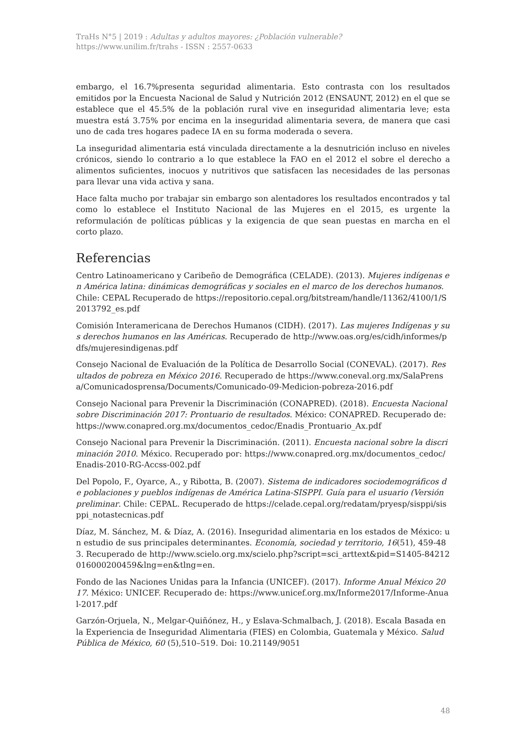TraHs N°5 | 2019 : Adultas y adultos mayores: ¿Población vulnerable?
https://www.unilim.fr/trahs - ISSN : 2557-0633
embargo, el 16.7%presenta seguridad alimentaria. Esto contrasta con los resultados emitidos por la Encuesta Nacional de Salud y Nutrición 2012 (ENSAUNT, 2012) en el que se establece que el 45.5% de la población rural vive en inseguridad alimentaria leve; esta muestra está 3.75% por encima en la inseguridad alimentaria severa, de manera que casi uno de cada tres hogares padece IA en su forma moderada o severa.
La inseguridad alimentaria está vinculada directamente a la desnutrición incluso en niveles crónicos, siendo lo contrario a lo que establece la FAO en el 2012 el sobre el derecho a alimentos suficientes, inocuos y nutritivos que satisfacen las necesidades de las personas para llevar una vida activa y sana.
Hace falta mucho por trabajar sin embargo son alentadores los resultados encontrados y tal como lo establece el Instituto Nacional de las Mujeres en el 2015, es urgente la reformulación de políticas públicas y la exigencia de que sean puestas en marcha en el corto plazo.
Referencias
Centro Latinoamericano y Caribeño de Demográfica (CELADE). (2013). Mujeres indígenas en América latina: dinámicas demográficas y sociales en el marco de los derechos humanos. Chile: CEPAL Recuperado de https://repositorio.cepal.org/bitstream/handle/11362/4100/1/S2013792_es.pdf
Comisión Interamericana de Derechos Humanos (CIDH). (2017). Las mujeres Indígenas y sus derechos humanos en las Américas. Recuperado de http://www.oas.org/es/cidh/informes/pdfs/mujeresindigenas.pdf
Consejo Nacional de Evaluación de la Política de Desarrollo Social (CONEVAL). (2017). Resultados de pobreza en México 2016. Recuperado de https://www.coneval.org.mx/SalaPrensa/Comunicadosprensa/Documents/Comunicado-09-Medicion-pobreza-2016.pdf
Consejo Nacional para Prevenir la Discriminación (CONAPRED). (2018). Encuesta Nacional sobre Discriminación 2017: Prontuario de resultados. México: CONAPRED. Recuperado de: https://www.conapred.org.mx/documentos_cedoc/Enadis_Prontuario_Ax.pdf
Consejo Nacional para Prevenir la Discriminación. (2011). Encuesta nacional sobre la discriminación 2010. México. Recuperado por: https://www.conapred.org.mx/documentos_cedoc/Enadis-2010-RG-Accss-002.pdf
Del Popolo, F., Oyarce, A., y Ribotta, B. (2007). Sistema de indicadores sociodemográficos de poblaciones y pueblos indígenas de América Latina-SISPPI. Guía para el usuario (Versión preliminar. Chile: CEPAL. Recuperado de https://celade.cepal.org/redatam/pryesp/sisppi/sisppi_notastecnicas.pdf
Díaz, M. Sánchez, M. & Díaz, A. (2016). Inseguridad alimentaria en los estados de México: un estudio de sus principales determinantes. Economía, sociedad y territorio, 16(51), 459-483. Recuperado de http://www.scielo.org.mx/scielo.php?script=sci_arttext&pid=S1405-84212016000200459&lng=en&tlng=en.
Fondo de las Naciones Unidas para la Infancia (UNICEF). (2017). Informe Anual México 2017. México: UNICEF. Recuperado de: https://www.unicef.org.mx/Informe2017/Informe-Anual-2017.pdf
Garzón-Orjuela, N., Melgar-Quiñónez, H., y Eslava-Schmalbach, J. (2018). Escala Basada en la Experiencia de Inseguridad Alimentaria (FIES) en Colombia, Guatemala y México. Salud Pública de México, 60 (5),510–519. Doi: 10.21149/9051
48